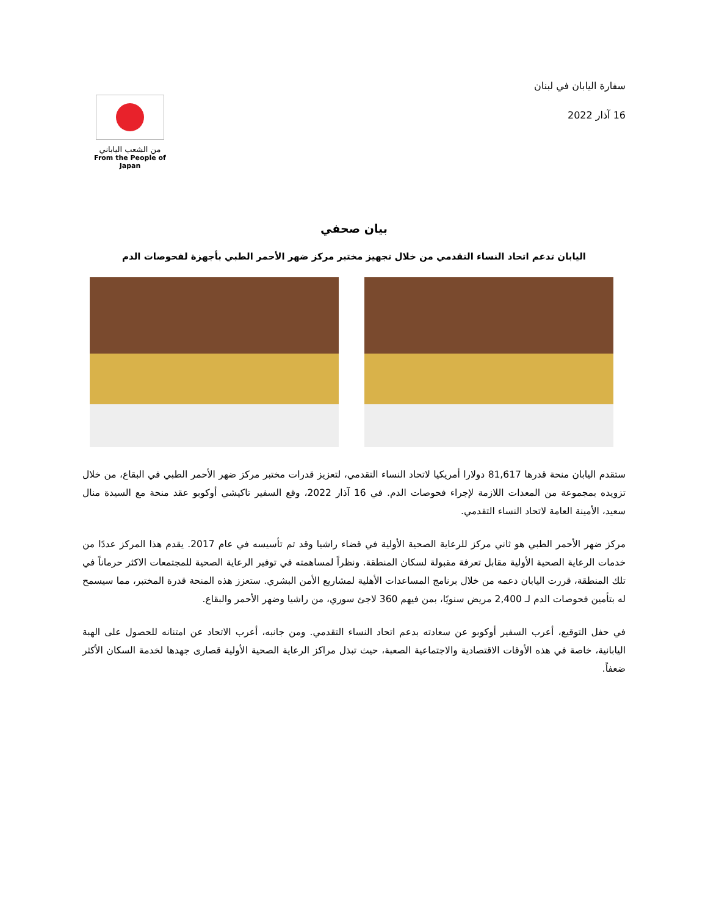سفارة اليابان في لبنان
16 آذار 2022
من الشعب الياباني
From the People of Japan
بيان صحفي
اليابان تدعم اتحاد النساء التقدمي من خلال تجهيز مختبر مركز ضهر الأحمر الطبي بأجهزة لفحوصات الدم
ستقدم اليابان منحة قدرها 81,617 دولارا أمريكيا لاتحاد النساء التقدمي، لتعزيز قدرات مختبر مركز ضهر الأحمر الطبي في البقاع، من خلال تزويده بمجموعة من المعدات اللازمة لإجراء فحوصات الدم. في 16 آذار 2022، وقع السفير تاكيشي أوكوبو عقد منحة مع السيدة منال سعيد، الأمينة العامة لاتحاد النساء التقدمي.
مركز ضهر الأحمر الطبي هو ثاني مركز للرعاية الصحية الأولية في قضاء راشيا وقد تم تأسيسه في عام 2017. يقدم هذا المركز عددًا من خدمات الرعاية الصحية الأولية مقابل تعرفة مقبولة لسكان المنطقة. ونظراً لمساهمته في توفير الرعاية الصحية للمجتمعات الاكثر حرماناً في تلك المنطقة، قررت اليابان دعمه من خلال برنامج المساعدات الأهلية لمشاريع الأمن البشري. ستعزز هذه المنحة قدرة المختبر، مما سيسمح له بتأمين فحوصات الدم لـ 2,400 مريض سنويًا، بمن فيهم 360 لاجئ سوري، من راشيا وضهر الأحمر والبقاع.
في حفل التوقيع، أعرب السفير أوكوبو عن سعادته بدعم اتحاد النساء التقدمي. ومن جانبه، أعرب الاتحاد عن امتنانه للحصول على الهبة اليابانية، خاصة في هذه الأوقات الاقتصادية والاجتماعية الصعبة، حيث تبذل مراكز الرعاية الصحية الأولية قصارى جهدها لخدمة السكان الأكثر ضعفاً.